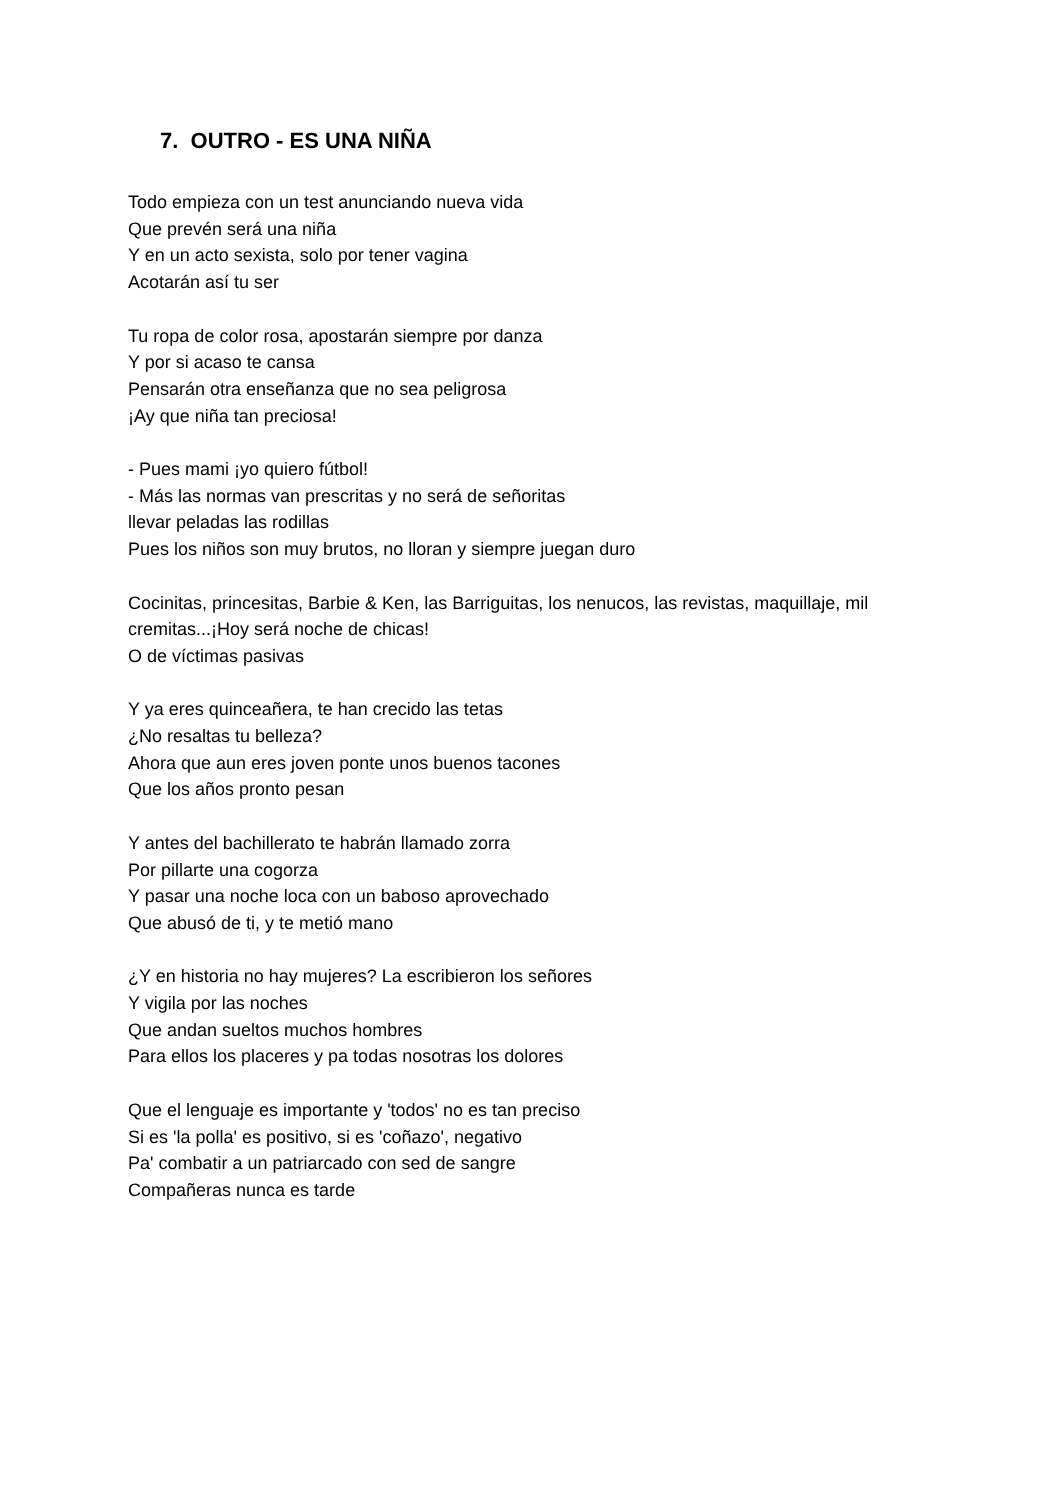7. OUTRO - ES UNA NIÑA
Todo empieza con un test anunciando nueva vida
Que prevén será una niña
Y en un acto sexista, solo por tener vagina
Acotarán así tu ser
Tu ropa de color rosa, apostarán siempre por danza
Y por si acaso te cansa
Pensarán otra enseñanza que no sea peligrosa
¡Ay que niña tan preciosa!
- Pues mami ¡yo quiero fútbol!
- Más las normas van prescritas y no será de señoritas
llevar peladas las rodillas
Pues los niños son muy brutos, no lloran y siempre juegan duro
Cocinitas, princesitas, Barbie & Ken, las Barriguitas, los nenucos, las revistas, maquillaje, mil cremitas...¡Hoy será noche de chicas!
O de víctimas pasivas
Y ya eres quinceañera, te han crecido las tetas
¿No resaltas tu belleza?
Ahora que aun eres joven ponte unos buenos tacones
Que los años pronto pesan
Y antes del bachillerato te habrán llamado zorra
Por pillarte una cogorza
Y pasar una noche loca con un baboso aprovechado
Que abusó de ti, y te metió mano
¿Y en historia no hay mujeres? La escribieron los señores
Y vigila por las noches
Que andan sueltos muchos hombres
Para ellos los placeres y pa todas nosotras los dolores
Que el lenguaje es importante y 'todos' no es tan preciso
Si es 'la polla' es positivo, si es 'coñazo', negativo
Pa' combatir a un patriarcado con sed de sangre
Compañeras nunca es tarde